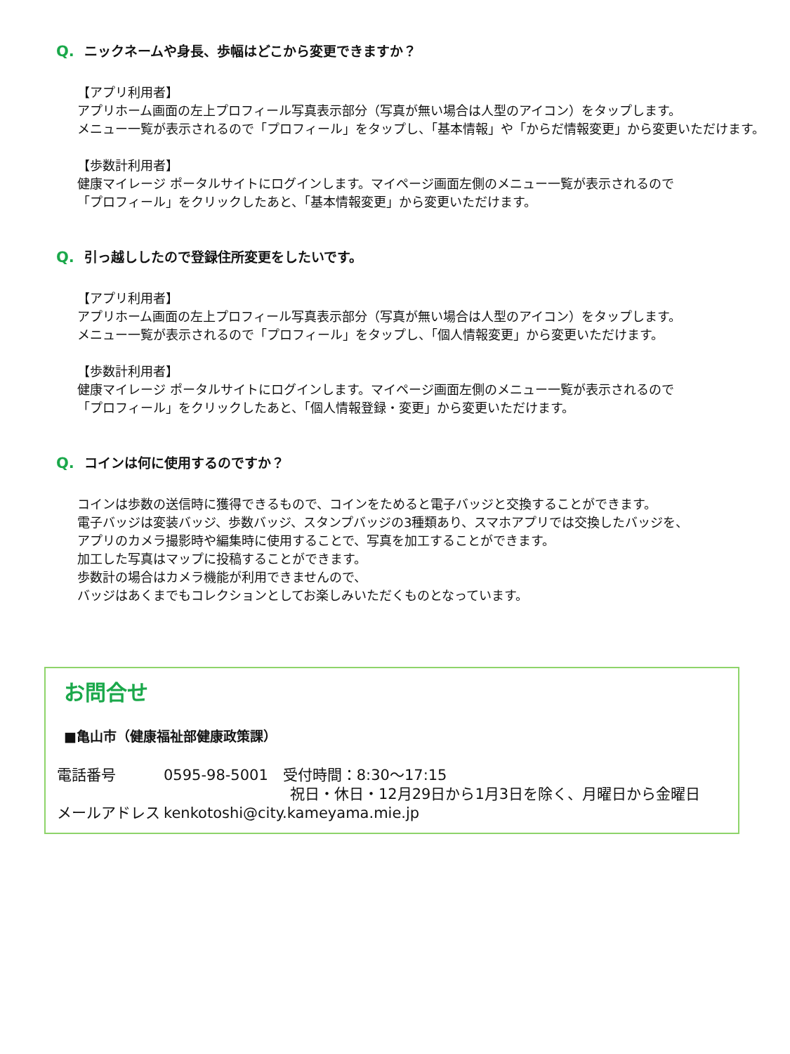Q. ニックネームや身長、歩幅はどこから変更できますか？
【アプリ利用者】
アプリホーム画面の左上プロフィール写真表示部分（写真が無い場合は人型のアイコン）をタップします。
メニュー一覧が表示されるので「プロフィール」をタップし、「基本情報」や「からだ情報変更」から変更いただけます。
【歩数計利用者】
健康マイレージ ポータルサイトにログインします。マイページ画面左側のメニュー一覧が表示されるので
「プロフィール」をクリックしたあと、「基本情報変更」から変更いただけます。
Q. 引っ越ししたので登録住所変更をしたいです。
【アプリ利用者】
アプリホーム画面の左上プロフィール写真表示部分（写真が無い場合は人型のアイコン）をタップします。
メニュー一覧が表示されるので「プロフィール」をタップし、「個人情報変更」から変更いただけます。
【歩数計利用者】
健康マイレージ ポータルサイトにログインします。マイページ画面左側のメニュー一覧が表示されるので
「プロフィール」をクリックしたあと、「個人情報登録・変更」から変更いただけます。
Q. コインは何に使用するのですか？
コインは歩数の送信時に獲得できるもので、コインをためると電子バッジと交換することができます。
電子バッジは変装バッジ、歩数バッジ、スタンプバッジの3種類あり、スマホアプリでは交換したバッジを、
アプリのカメラ撮影時や編集時に使用することで、写真を加工することができます。
加工した写真はマップに投稿することができます。
歩数計の場合はカメラ機能が利用できませんので、
バッジはあくまでもコレクションとしてお楽しみいただくものとなっています。
お問合せ
■亀山市（健康福祉部健康政策課）
電話番号 0595-98-5001　受付時間：8:30～17:15
祝日・休日・12月29日から1月3日を除く、月曜日から金曜日
メールアドレス kenkotoshi@city.kameyama.mie.jp